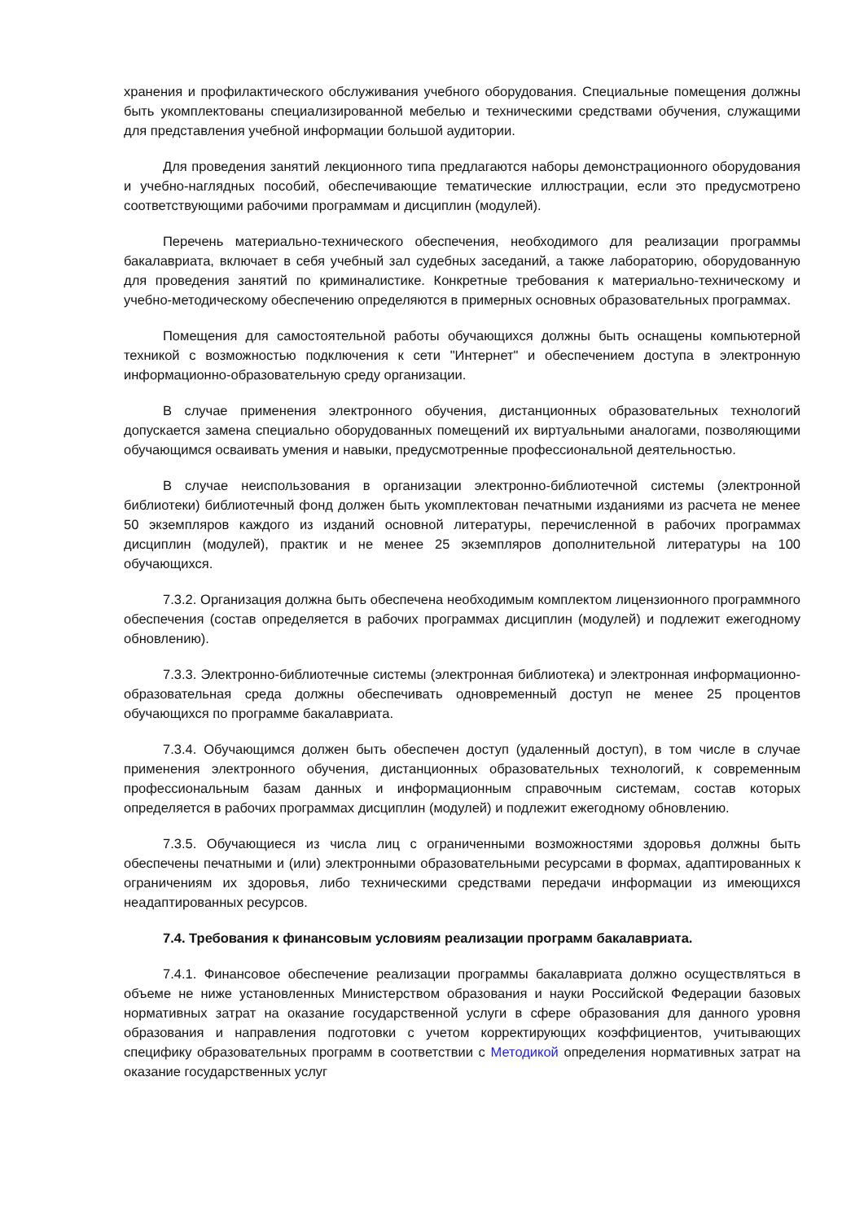хранения и профилактического обслуживания учебного оборудования. Специальные помещения должны быть укомплектованы специализированной мебелью и техническими средствами обучения, служащими для представления учебной информации большой аудитории.
Для проведения занятий лекционного типа предлагаются наборы демонстрационного оборудования и учебно-наглядных пособий, обеспечивающие тематические иллюстрации, если это предусмотрено соответствующими рабочими программам и дисциплин (модулей).
Перечень материально-технического обеспечения, необходимого для реализации программы бакалавриата, включает в себя учебный зал судебных заседаний, а также лабораторию, оборудованную для проведения занятий по криминалистике. Конкретные требования к материально-техническому и учебно-методическому обеспечению определяются в примерных основных образовательных программах.
Помещения для самостоятельной работы обучающихся должны быть оснащены компьютерной техникой с возможностью подключения к сети "Интернет" и обеспечением доступа в электронную информационно-образовательную среду организации.
В случае применения электронного обучения, дистанционных образовательных технологий допускается замена специально оборудованных помещений их виртуальными аналогами, позволяющими обучающимся осваивать умения и навыки, предусмотренные профессиональной деятельностью.
В случае неиспользования в организации электронно-библиотечной системы (электронной библиотеки) библиотечный фонд должен быть укомплектован печатными изданиями из расчета не менее 50 экземпляров каждого из изданий основной литературы, перечисленной в рабочих программах дисциплин (модулей), практик и не менее 25 экземпляров дополнительной литературы на 100 обучающихся.
7.3.2. Организация должна быть обеспечена необходимым комплектом лицензионного программного обеспечения (состав определяется в рабочих программах дисциплин (модулей) и подлежит ежегодному обновлению).
7.3.3. Электронно-библиотечные системы (электронная библиотека) и электронная информационно-образовательная среда должны обеспечивать одновременный доступ не менее 25 процентов обучающихся по программе бакалавриата.
7.3.4. Обучающимся должен быть обеспечен доступ (удаленный доступ), в том числе в случае применения электронного обучения, дистанционных образовательных технологий, к современным профессиональным базам данных и информационным справочным системам, состав которых определяется в рабочих программах дисциплин (модулей) и подлежит ежегодному обновлению.
7.3.5. Обучающиеся из числа лиц с ограниченными возможностями здоровья должны быть обеспечены печатными и (или) электронными образовательными ресурсами в формах, адаптированных к ограничениям их здоровья, либо техническими средствами передачи информации из имеющихся неадаптированных ресурсов.
7.4. Требования к финансовым условиям реализации программ бакалавриата.
7.4.1. Финансовое обеспечение реализации программы бакалавриата должно осуществляться в объеме не ниже установленных Министерством образования и науки Российской Федерации базовых нормативных затрат на оказание государственной услуги в сфере образования для данного уровня образования и направления подготовки с учетом корректирующих коэффициентов, учитывающих специфику образовательных программ в соответствии с Методикой определения нормативных затрат на оказание государственных услуг